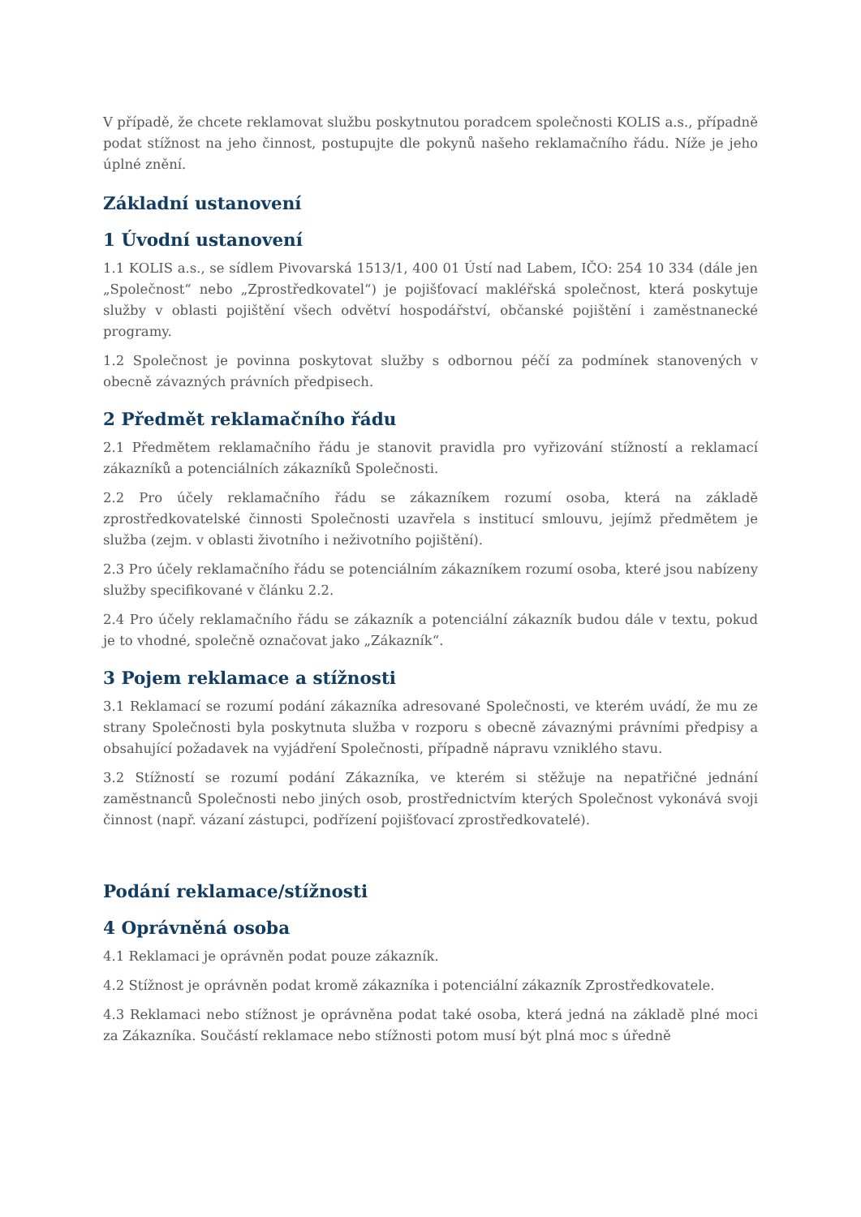V případě, že chcete reklamovat službu poskytnutou poradcem společnosti KOLIS a.s., případně podat stížnost na jeho činnost, postupujte dle pokynů našeho reklamačního řádu. Níže je jeho úplné znění.
Základní ustanovení
1 Úvodní ustanovení
1.1 KOLIS a.s., se sídlem Pivovarská 1513/1, 400 01 Ústí nad Labem, IČO: 254 10 334 (dále jen „Společnost“ nebo „Zprostředkovatel“) je pojišťovací makléřská společnost, která poskytuje služby v oblasti pojištění všech odvětví hospodářství, občanské pojištění i zaměstnanecké programy.
1.2 Společnost je povinna poskytovat služby s odbornou péčí za podmínek stanovených v obecně závazných právních předpisech.
2 Předmět reklamačního řádu
2.1 Předmětem reklamačního řádu je stanovit pravidla pro vyřizování stížností a reklamací zákazníků a potenciálních zákazníků Společnosti.
2.2 Pro účely reklamačního řádu se zákazníkem rozumí osoba, která na základě zprostředkovatelské činnosti Společnosti uzavřela s institucí smlouvu, jejímž předmětem je služba (zejm. v oblasti životního i neživotního pojištění).
2.3 Pro účely reklamačního řádu se potenciálním zákazníkem rozumí osoba, které jsou nabízeny služby specifikované v článku 2.2.
2.4 Pro účely reklamačního řádu se zákazník a potenciální zákazník budou dále v textu, pokud je to vhodné, společně označovat jako „Zákazník“.
3 Pojem reklamace a stížnosti
3.1 Reklamací se rozumí podání zákazníka adresované Společnosti, ve kterém uvádí, že mu ze strany Společnosti byla poskytnuta služba v rozporu s obecně závaznými právními předpisy a obsahující požadavek na vyjádření Společnosti, případně nápravu vzniklého stavu.
3.2 Stížností se rozumí podání Zákazníka, ve kterém si stěžuje na nepatřičné jednání zaměstnanců Společnosti nebo jiných osob, prostřednictvím kterých Společnost vykonává svoji činnost (např. vázaní zástupci, podřízení pojišťovací zprostředkovatelé).
Podání reklamace/stížnosti
4 Oprávněná osoba
4.1 Reklamaci je oprávněn podat pouze zákazník.
4.2 Stížnost je oprávněn podat kromě zákazníka i potenciální zákazník Zprostředkovatele.
4.3 Reklamaci nebo stížnost je oprávněna podat také osoba, která jedná na základě plné moci za Zákazníka. Součástí reklamace nebo stížnosti potom musí být plná moc s úředně